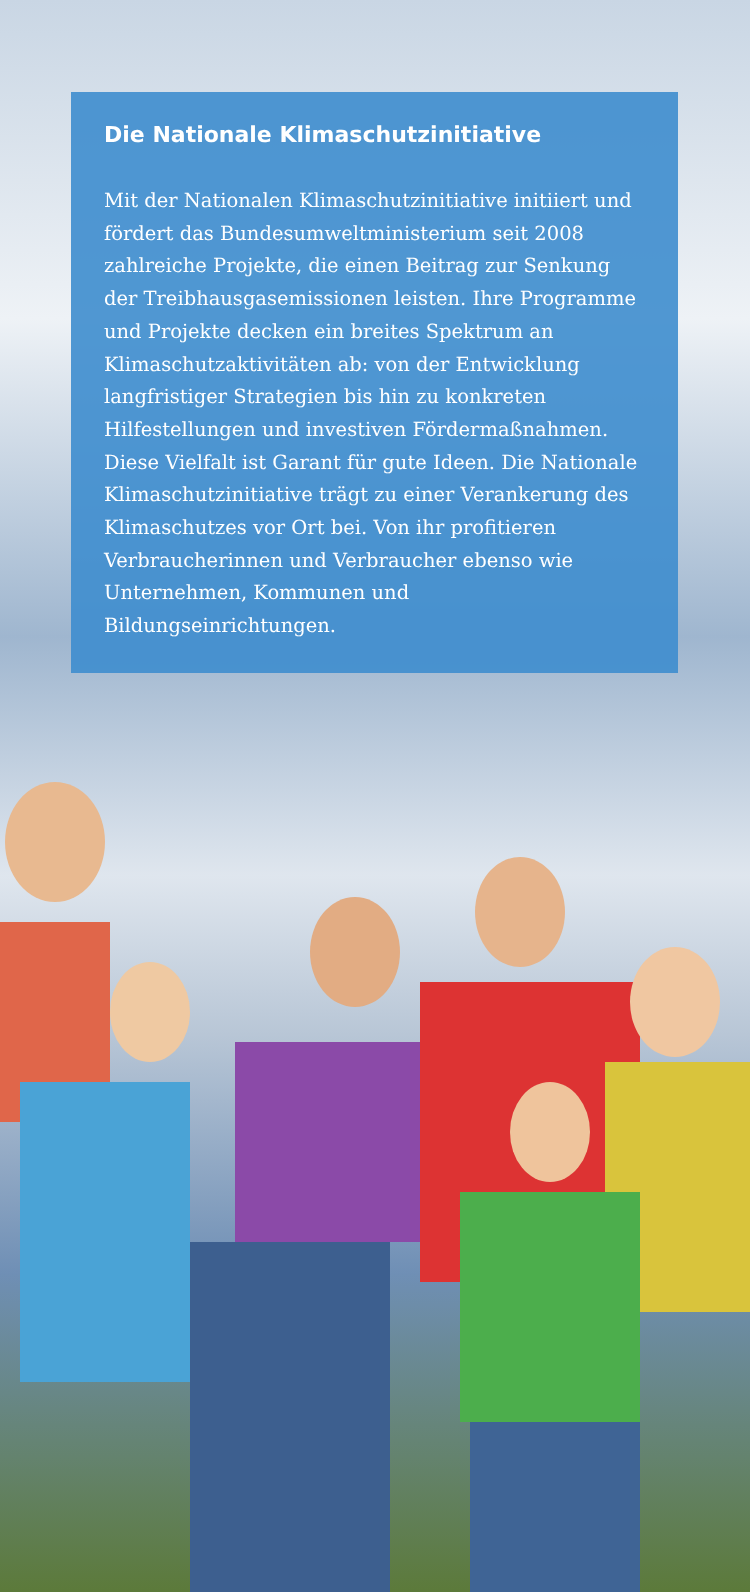Die Nationale Klimaschutzinitiative
Mit der Nationalen Klimaschutzinitiative initiiert und fördert das Bundesumweltministerium seit 2008 zahlreiche Projekte, die einen Beitrag zur Senkung der Treibhausgasemissionen leisten. Ihre Programme und Projekte decken ein breites Spektrum an Klimaschutzaktivitäten ab: von der Entwicklung langfristiger Strategien bis hin zu konkreten Hilfestellungen und investiven Fördermaßnahmen. Diese Vielfalt ist Garant für gute Ideen. Die Nationale Klimaschutzinitiative trägt zu einer Verankerung des Klimaschutzes vor Ort bei. Von ihr profitieren Verbraucherinnen und Verbraucher ebenso wie Unternehmen, Kommunen und Bildungseinrichtungen.